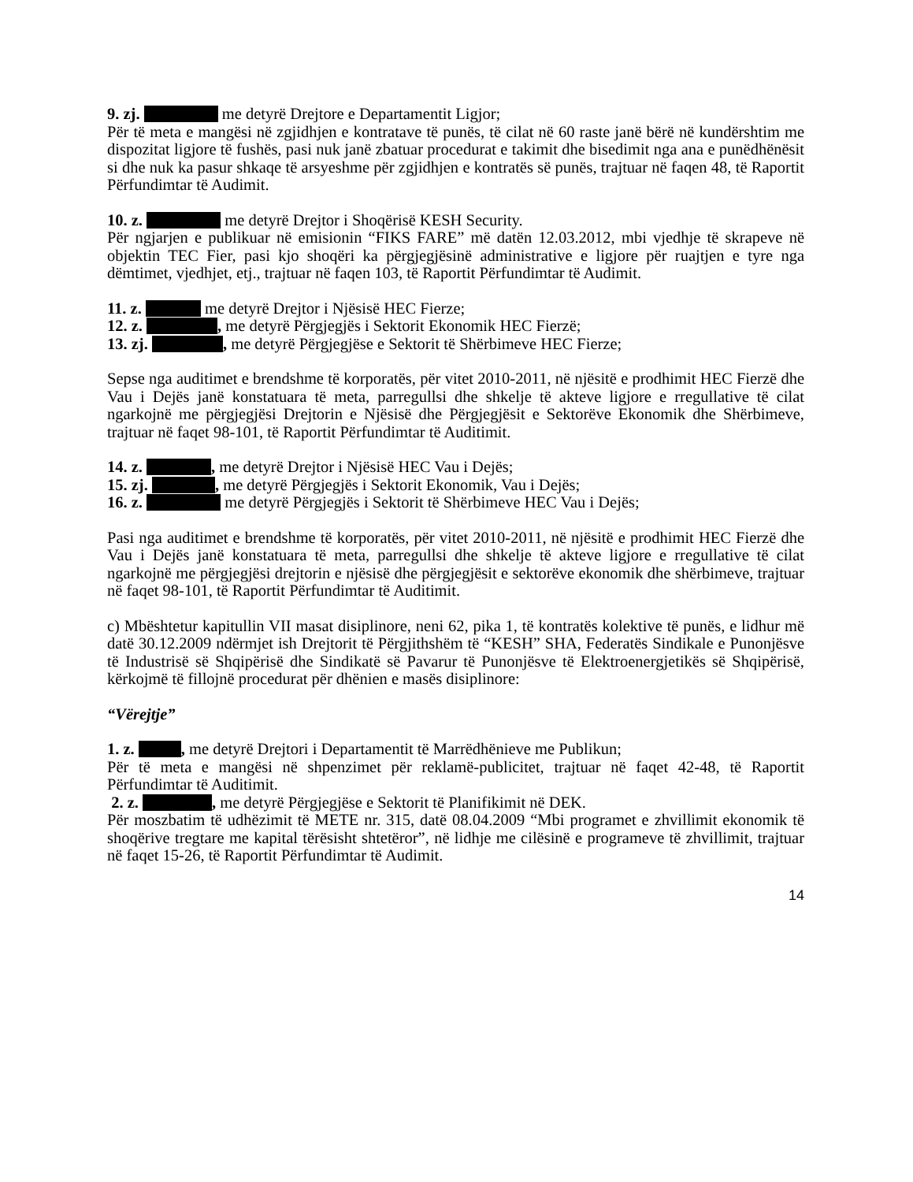9. zj. me detyrë Drejtore e Departamentit Ligjor;
Për të meta e mangësi në zgjidhjen e kontratave të punës, të cilat në 60 raste janë bërë në kundërshtim me dispozitat ligjore të fushës, pasi nuk janë zbatuar procedurat e takimit dhe bisedimit nga ana e punëdhënësit si dhe nuk ka pasur shkaqe të arsyeshme për zgjidhjen e kontratës së punës, trajtuar në faqen 48, të Raportit Përfundimtar të Audimit.
10. z. me detyrë Drejtor i Shoqërisë KESH Security.
Për ngjarjen e publikuar në emisionin “FIKS FARE” më datën 12.03.2012, mbi vjedhje të skrapeve në objektin TEC Fier, pasi kjo shoqëri ka përgjegjësinë administrative e ligjore për ruajtjen e tyre nga dëmtimet, vjedhjet, etj., trajtuar në faqen 103, të Raportit Përfundimtar të Audimit.
11. z. me detyrë Drejtor i Njësisë HEC Fierze;
12. z. , me detyrë Përgjegjës i Sektorit Ekonomik HEC Fierzë;
13. zj. , me detyrë Përgjegjëse e Sektorit të Shërbimeve HEC Fierze;
Sepse nga auditimet e brendshme të korporatës, për vitet 2010-2011, në njësitë e prodhimit HEC Fierzë dhe Vau i Dejës janë konstatuara të meta, parregullsi dhe shkelje të akteve ligjore e rregullative të cilat ngarkojnë me përgjegjësi Drejtorin e Njësisë dhe Përgjegjësit e Sektorëve Ekonomik dhe Shërbimeve, trajtuar në faqet 98-101, të Raportit Përfundimtar të Auditimit.
14. z. , me detyrë Drejtor i Njësisë HEC Vau i Dejës;
15. zj. , me detyrë Përgjegjës i Sektorit Ekonomik, Vau i Dejës;
16. z. me detyrë Përgjegjës i Sektorit të Shërbimeve HEC Vau i Dejës;
Pasi nga auditimet e brendshme të korporatës, për vitet 2010-2011, në njësitë e prodhimit HEC Fierzë dhe Vau i Dejës janë konstatuara të meta, parregullsi dhe shkelje të akteve ligjore e rregullative të cilat ngarkojnë me përgjegjësi drejtorin e njësisë dhe përgjegjësit e sektorëve ekonomik dhe shërbimeve, trajtuar në faqet 98-101, të Raportit Përfundimtar të Auditimit.
c) Mbështetur kapitullin VII masat disiplinore, neni 62, pika 1, të kontratës kolektive të punës, e lidhur më datë 30.12.2009 ndërmjet ish Drejtorit të Përgjithshëm të “KESH” SHA, Federatës Sindikale e Punonjësve të Industrisë së Shqipërisë dhe Sindikatë së Pavarur të Punonjësve të Elektroenergjetikës së Shqipërisë, kërkojmë të fillojnë procedurat për dhënien e masës disiplinore:
“Vërejtje”
1. z. , me detyrë Drejtori i Departamentit të Marrëdhënieve me Publikun;
Për të meta e mangësi në shpenzimet për reklamë-publicitet, trajtuar në faqet 42-48, të Raportit Përfundimtar të Auditimit.
2. z. , me detyrë Përgjegjëse e Sektorit të Planifikimit në DEK.
Për moszbatim të udhëzimit të METE nr. 315, datë 08.04.2009 “Mbi programet e zhvillimit ekonomik të shoqërive tregtare me kapital tërësisht shtetëror”, në lidhje me cilësinë e programeve të zhvillimit, trajtuar në faqet 15-26, të Raportit Përfundimtar të Audimit.
14